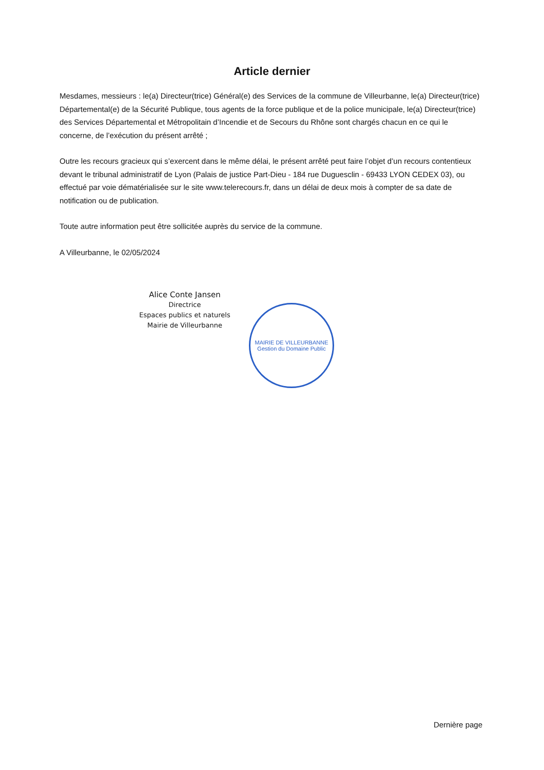Article dernier
Mesdames, messieurs : le(a) Directeur(trice) Général(e) des Services de la commune de Villeurbanne, le(a) Directeur(trice) Départemental(e) de la Sécurité Publique, tous agents de la force publique et de la police municipale, le(a) Directeur(trice) des Services Départemental et Métropolitain d’Incendie et de Secours du Rhône sont chargés chacun en ce qui le concerne, de l’exécution du présent arrêté ;
Outre les recours gracieux qui s’exercent dans le même délai, le présent arrêté peut faire l’objet d’un recours contentieux devant le tribunal administratif de Lyon (Palais de justice Part-Dieu - 184 rue Duguesclin - 69433 LYON CEDEX 03), ou effectué par voie dématérialisée sur le site www.telerecours.fr, dans un délai de deux mois à compter de sa date de notification ou de publication.
Toute autre information peut être sollicitée auprès du service de la commune.
A Villeurbanne, le 02/05/2024
Alice Conte Jansen
Directrice
Espaces publics et naturels
Mairie de Villeurbanne
MAIRIE DE VILLEURBANNE
Gestion du Domaine Public
Dernière page